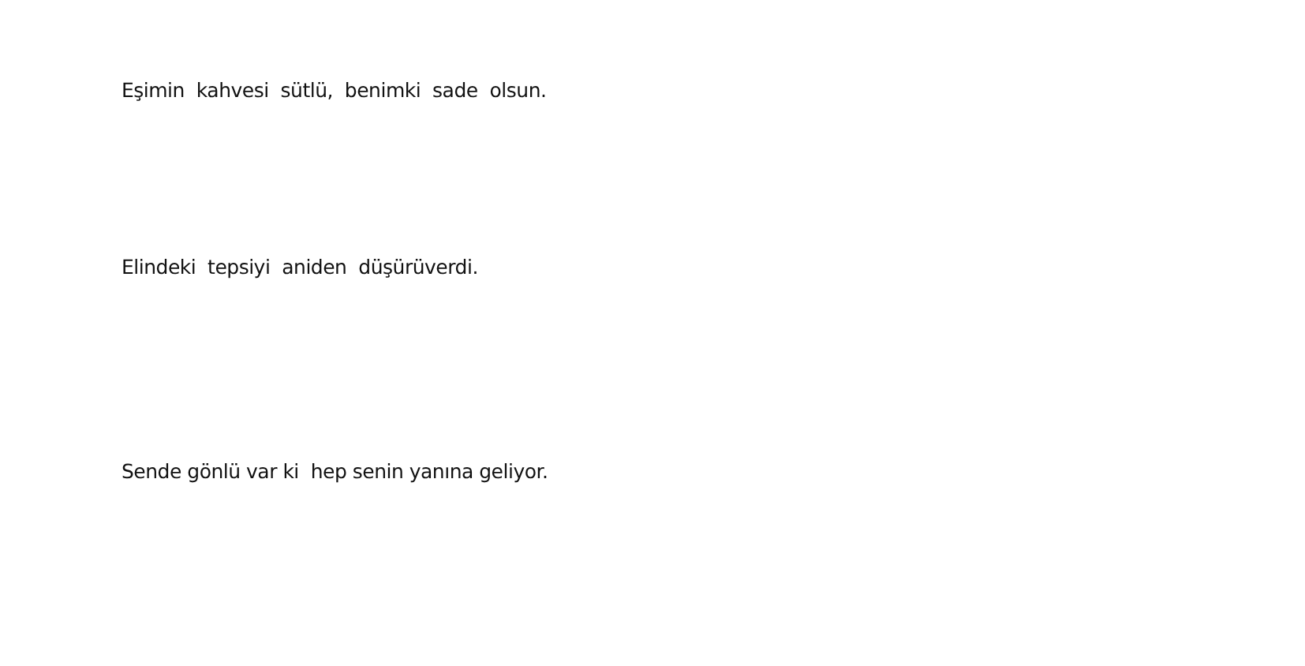Eşimin kahvesi sütlü, benimki sade olsun.
Elindeki tepsiyi aniden düşürüverdi.
Sende gönlü var ki hep senin yanına geliyor.